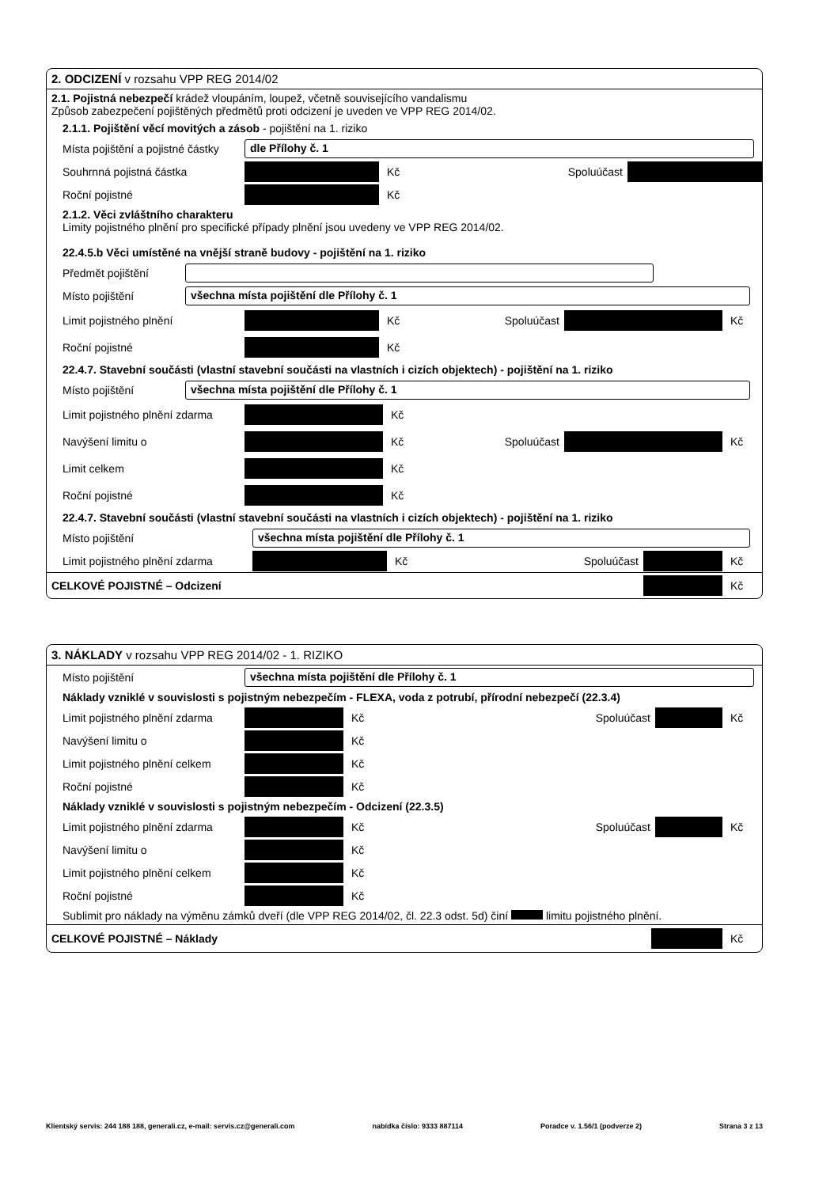2. ODCIZENÍ v rozsahu VPP REG 2014/02
2.1. Pojistná nebezpečí krádež vloupáním, loupež, včetně souvisejícího vandalismu
Způsob zabezpečení pojištěných předmětů proti odcizení je uveden ve VPP REG 2014/02.
2.1.1. Pojištění věcí movitých a zásob - pojištění na 1. riziko
Místa pojištění a pojistné částky dle Přílohy č. 1
Souhrnná pojistná částka Kč Spoluúčast
Roční pojistné Kč
2.1.2. Věci zvláštního charakteru
Limity pojistného plnění pro specifické případy plnění jsou uvedeny ve VPP REG 2014/02.
22.4.5.b Věci umístěné na vnější straně budovy - pojištění na 1. riziko
Předmět pojištění
Místo pojištění všechna místa pojištění dle Přílohy č. 1
Limit pojistného plnění Kč Spoluúčast Kč
Roční pojistné Kč
22.4.7. Stavební součásti (vlastní stavební součásti na vlastních i cizích objektech) - pojištění na 1. riziko
Místo pojištění všechna místa pojištění dle Přílohy č. 1
Limit pojistného plnění zdarma Kč
Navýšení limitu o Kč Spoluúčast Kč
Limit celkem Kč
Roční pojistné Kč
22.4.7. Stavební součásti (vlastní stavební součásti na vlastních i cizích objektech) - pojištění na 1. riziko
Místo pojištění všechna místa pojištění dle Přílohy č. 1
Limit pojistného plnění zdarma Kč Spoluúčast Kč
CELKOVÉ POJISTNÉ – Odcizení Kč
3. NÁKLADY v rozsahu VPP REG 2014/02 - 1. RIZIKO
Místo pojištění všechna místa pojištění dle Přílohy č. 1
Náklady vzniklé v souvislosti s pojistným nebezpečím - FLEXA, voda z potrubí, přírodní nebezpečí (22.3.4)
Limit pojistného plnění zdarma Kč Spoluúčast Kč
Navýšení limitu o Kč
Limit pojistného plnění celkem Kč
Roční pojistné Kč
Náklady vzniklé v souvislosti s pojistným nebezpečím - Odcizení (22.3.5)
Limit pojistného plnění zdarma Kč Spoluúčast Kč
Navýšení limitu o Kč
Limit pojistného plnění celkem Kč
Roční pojistné Kč
Sublimit pro náklady na výměnu zámků dveří (dle VPP REG 2014/02, čl. 22.3 odst. 5d) činí limitu pojistného plnění.
CELKOVÉ POJISTNÉ – Náklady Kč
Klientský servis: 244 188 188, generali.cz, e-mail: servis.cz@generali.com nabídka číslo: 9333 887114 Poradce v. 1.56/1 (podverze 2) Strana 3 z 13